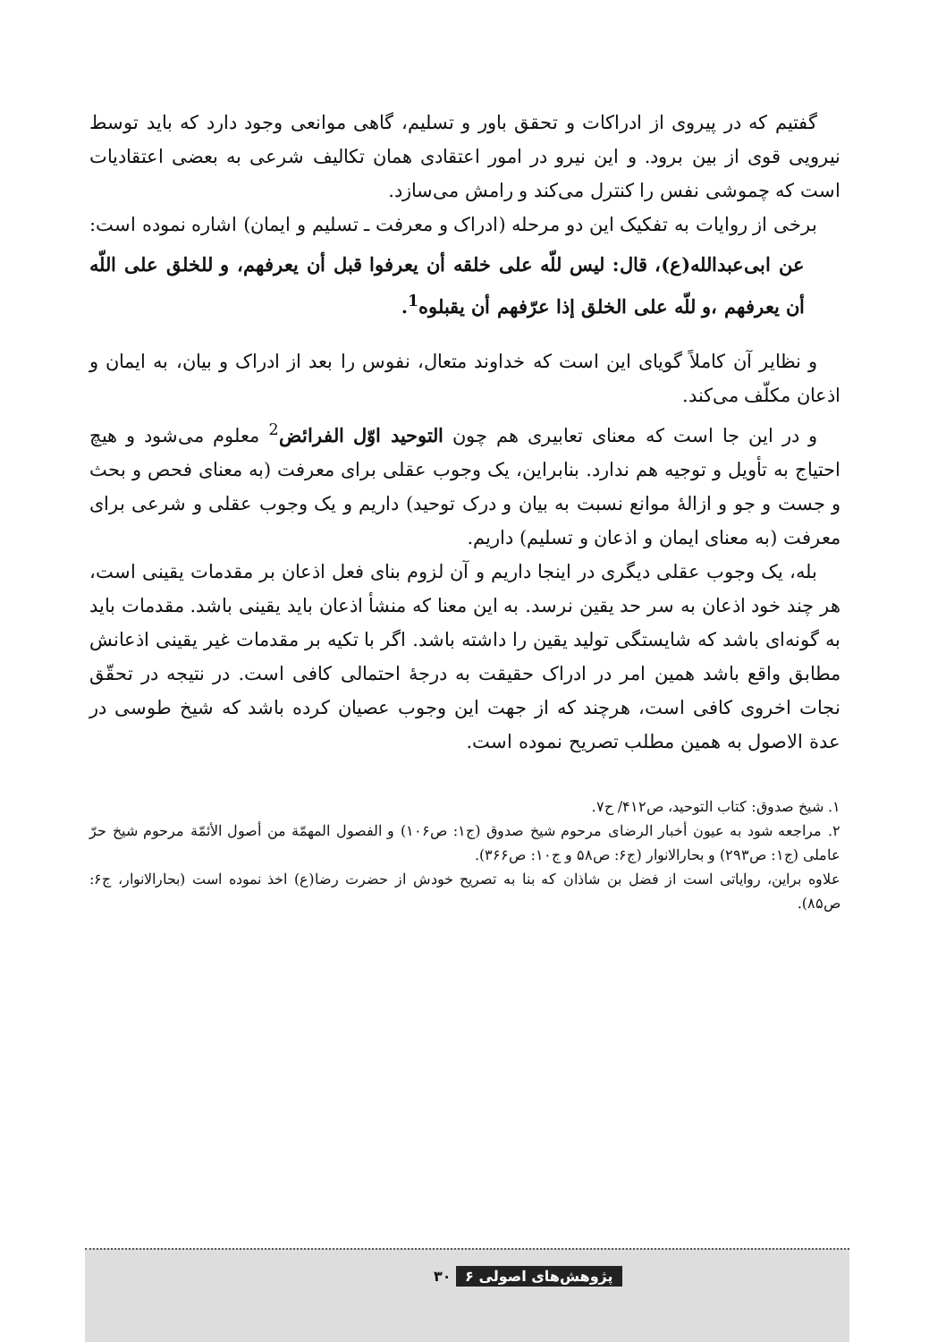گفتیم که در پیروی از ادراکات و تحقق باور و تسلیم، گاهی موانعی وجود دارد که باید توسط نیرویی قوی از بین برود. و این نیرو در امور اعتقادی همان تکالیف شرعی به بعضی اعتقادیات است که چموشی نفس را کنترل می‌کند و رامش می‌سازد.
برخی از روایات به تفکیک این دو مرحله (ادراک و معرفت ـ تسلیم و ایمان) اشاره نموده است:
عن ابی‌عبدالله(ع)، قال: لیس للّه علی خلقه أن یعرفوا قبل أن یعرفهم، و للخلق علی اللّه أن یعرفهم ،و للّه علی الخلق إذا عرّفهم أن یقبلوه<sup>1</sup>.
و نظایر آن کاملاً گویای این است که خداوند متعال، نفوس را بعد از ادراک و بیان، به ایمان و اذعان مکلّف می‌کند.
و در این جا است که معنای تعابیری هم چون التوحید اوّل الفرائض<sup>2</sup> معلوم می‌شود و هیچ احتیاج به تأویل و توجیه هم ندارد. بنابراین، یک وجوب عقلی برای معرفت (به معنای فحص و بحث و جست و جو و ازالهٔ موانع نسبت به بیان و درک توحید) داریم و یک وجوب عقلی و شرعی برای معرفت (به معنای ایمان و اذعان و تسلیم) داریم.
بله، یک وجوب عقلی دیگری در اینجا داریم و آن لزوم بنای فعل اذعان بر مقدمات یقینی است، هر چند خود اذعان به سر حد یقین نرسد. به این معنا که منشأ اذعان باید یقینی باشد. مقدمات باید به گونه‌ای باشد که شایستگی تولید یقین را داشته باشد. اگر با تکیه بر مقدمات غیر یقینی اذعانش مطابق واقع باشد همین امر در ادراک حقیقت به درجهٔ احتمالی کافی است. در نتیجه در تحقّق نجات اخروی کافی است، هرچند که از جهت این وجوب عصیان کرده باشد که شیخ طوسی در عدة الاصول به همین مطلب تصریح نموده است.
۱. شیخ صدوق: کتاب التوحید، ص۴۱۲/ ح۷.
۲. مراجعه شود به عیون أخبار الرضای مرحوم شیخ صدوق (ج۱: ص۱۰۶) و الفصول المهمّة من أصول الأئمّة مرحوم شیخ حرّ عاملی (ج۱: ص۲۹۳) و بحارالانوار (ج۶: ص۵۸ و ج۱۰: ص۳۶۶).
علاوه براین، روایاتی است از فضل بن شاذان که بنا به تصریح خودش از حضرت رضا(ع) اخذ نموده است (بحارالانوار، ج۶: ص۸۵).
پژوهش‌های اصولی ۶ ۳۰